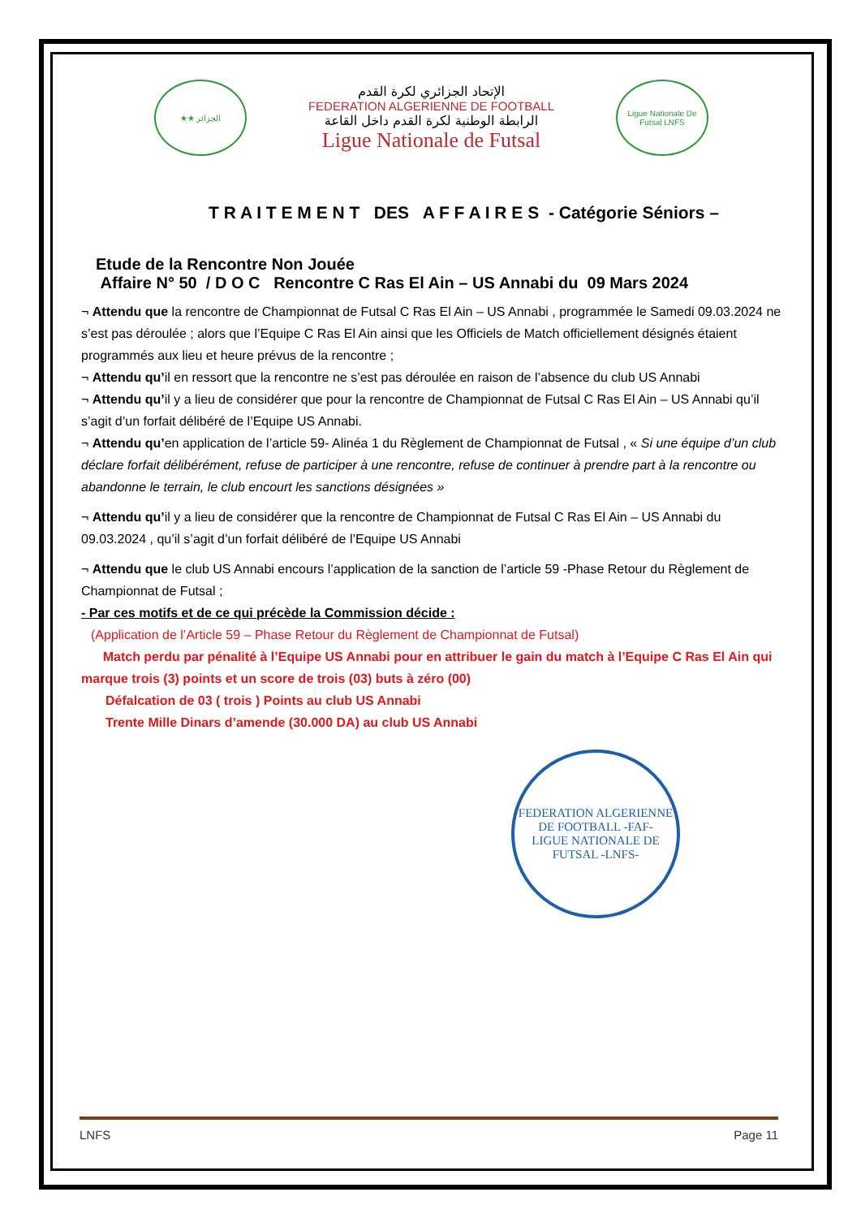★★ الجزائر
الإتحاد الجزائري لكرة القدم
FEDERATION ALGERIENNE DE FOOTBALL
الرابطة الوطنية لكرة القدم داخل القاعة
Ligue Nationale de Futsal
Ligue Nationale De Futsal LNFS
T R A I T E M E N T DES A F F A I R E S - Catégorie Séniors –
Etude de la Rencontre Non Jouée
Affaire N° 50 / D O C Rencontre C Ras El Ain – US Annabi du 09 Mars 2024
¬ Attendu que la rencontre de Championnat de Futsal C Ras El Ain – US Annabi , programmée le Samedi 09.03.2024 ne s’est pas déroulée ; alors que l’Equipe C Ras El Ain ainsi que les Officiels de Match officiellement désignés étaient programmés aux lieu et heure prévus de la rencontre ;
¬ Attendu qu’il en ressort que la rencontre ne s’est pas déroulée en raison de l’absence du club US Annabi
¬ Attendu qu’il y a lieu de considérer que pour la rencontre de Championnat de Futsal C Ras El Ain – US Annabi qu’il s’agit d’un forfait délibéré de l’Equipe US Annabi.
¬ Attendu qu’en application de l’article 59- Alinéa 1 du Règlement de Championnat de Futsal , « Si une équipe d’un club déclare forfait délibérément, refuse de participer à une rencontre, refuse de continuer à prendre part à la rencontre ou abandonne le terrain, le club encourt les sanctions désignées »
¬ Attendu qu’il y a lieu de considérer que la rencontre de Championnat de Futsal C Ras El Ain – US Annabi du 09.03.2024 , qu’il s’agit d’un forfait délibéré de l’Equipe US Annabi
¬ Attendu que le club US Annabi encours l’application de la sanction de l’article 59 -Phase Retour du Règlement de Championnat de Futsal ;
- Par ces motifs et de ce qui précède la Commission décide :
(Application de l’Article 59 – Phase Retour du Règlement de Championnat de Futsal)
Match perdu par pénalité à l’Equipe US Annabi pour en attribuer le gain du match à l’Equipe C Ras El Ain qui marque trois (3) points et un score de trois (03) buts à zéro (00)
Défalcation de 03 ( trois ) Points au club US Annabi
Trente Mille Dinars d’amende (30.000 DA) au club US Annabi
FEDERATION ALGERIENNE DE FOOTBALL -FAF-
LIGUE NATIONALE DE FUTSAL -LNFS-
LNFS Page 11